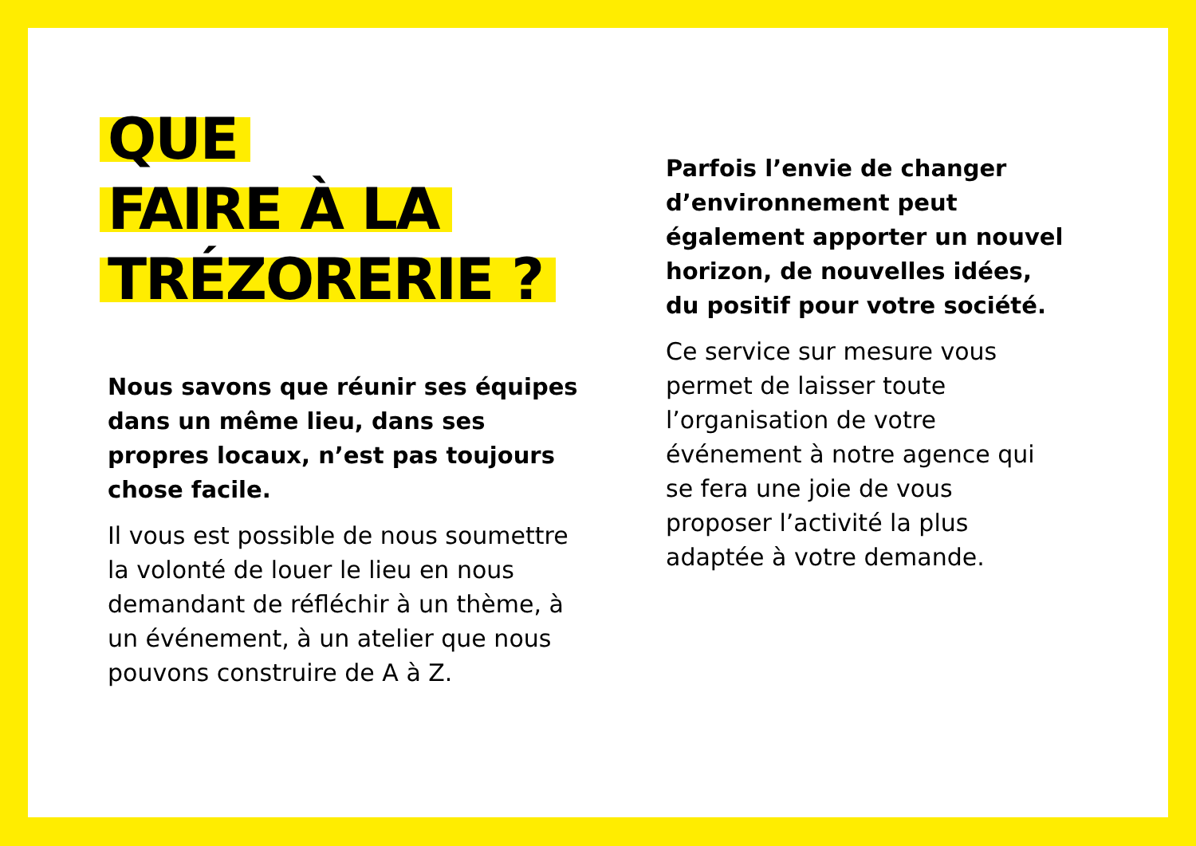QUE
FAIRE À LA
TRÉZORERIE ?
Nous savons que réunir ses équipes dans un même lieu, dans ses propres locaux, n’est pas toujours chose facile.
Il vous est possible de nous soumettre la volonté de louer le lieu en nous demandant de réfléchir à un thème, à un événement, à un atelier que nous pouvons construire de A à Z.
Parfois l’envie de changer d’environnement peut également apporter un nouvel horizon, de nouvelles idées, du positif pour votre société.
Ce service sur mesure vous permet de laisser toute l’organisation de votre événement à notre agence qui se fera une joie de vous proposer l’activité la plus adaptée à votre demande.